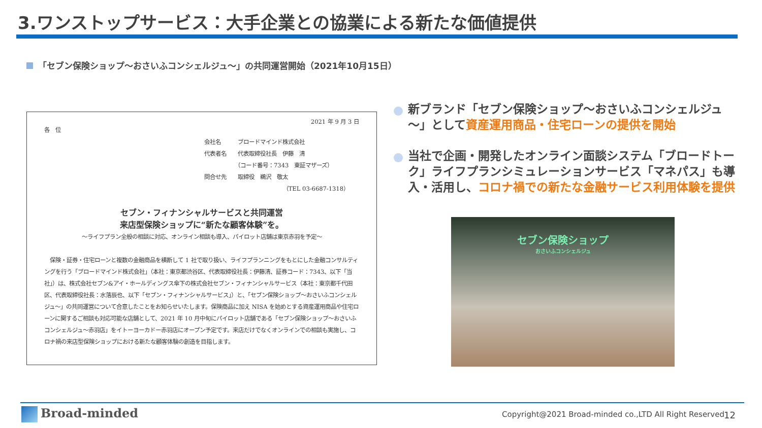3.ワンストップサービス：大手企業との協業による新たな価値提供
「セブン保険ショップ～おさいふコンシェルジュ～」の共同運営開始（2021年10月15日）
2021 年 9 月 3 日
各　位
会社名　　　ブロードマインド株式会社
代表者名　　代表取締役社長　伊藤　清
　　　　　　（コード番号：7343　東証マザーズ）
問合せ先　　取締役　鵜沢　敬太
（TEL 03-6687-1318）
セブン・フィナンシャルサービスと共同運営
来店型保険ショップに“新たな顧客体験”を。
～ライフプラン全般の相談に対応、オンライン相談も導入、パイロット店舗は東京赤羽を予定～
　保険・証券・住宅ローンと複数の金融商品を横断して 1 社で取り扱い、ライフプランニングをもとにした金融コンサルティングを行う「ブロードマインド株式会社」（本社：東京都渋谷区、代表取締役社長：伊藤清、証券コード：7343、以下「当社」）は、株式会社セブン&アイ・ホールディングス傘下の株式会社セブン・フィナンシャルサービス（本社：東京都千代田区、代表取締役社長：水落辰也、以下「セブン・フィナンシャルサービス」）と、「セブン保険ショップ～おさいふコンシェルジュ～」の共同運営について合意したことをお知らせいたします。保険商品に加え NISA を始めとする資産運用商品や住宅ローンに関するご相談も対応可能な店舗として、2021 年 10 月中旬にパイロット店舗である「セブン保険ショップ～おさいふコンシェルジュ～赤羽店」をイトーヨーカドー赤羽店にオープン予定です。来店だけでなくオンラインでの相談も実施し、コロナ禍の来店型保険ショップにおける新たな顧客体験の創造を目指します。
新ブランド「セブン保険ショップ～おさいふコンシェルジュ～」として資産運用商品・住宅ローンの提供を開始
当社で企画・開発したオンライン面談システム「ブロードトーク」ライフプランシミュレーションサービス「マネパス」も導入・活用し、コロナ禍での新たな金融サービス利用体験を提供
セブン保険ショップ
おさいふコンシェルジュ
Broad-minded
Copyright@2021 Broad-minded co.,LTD All Right Reserved
12